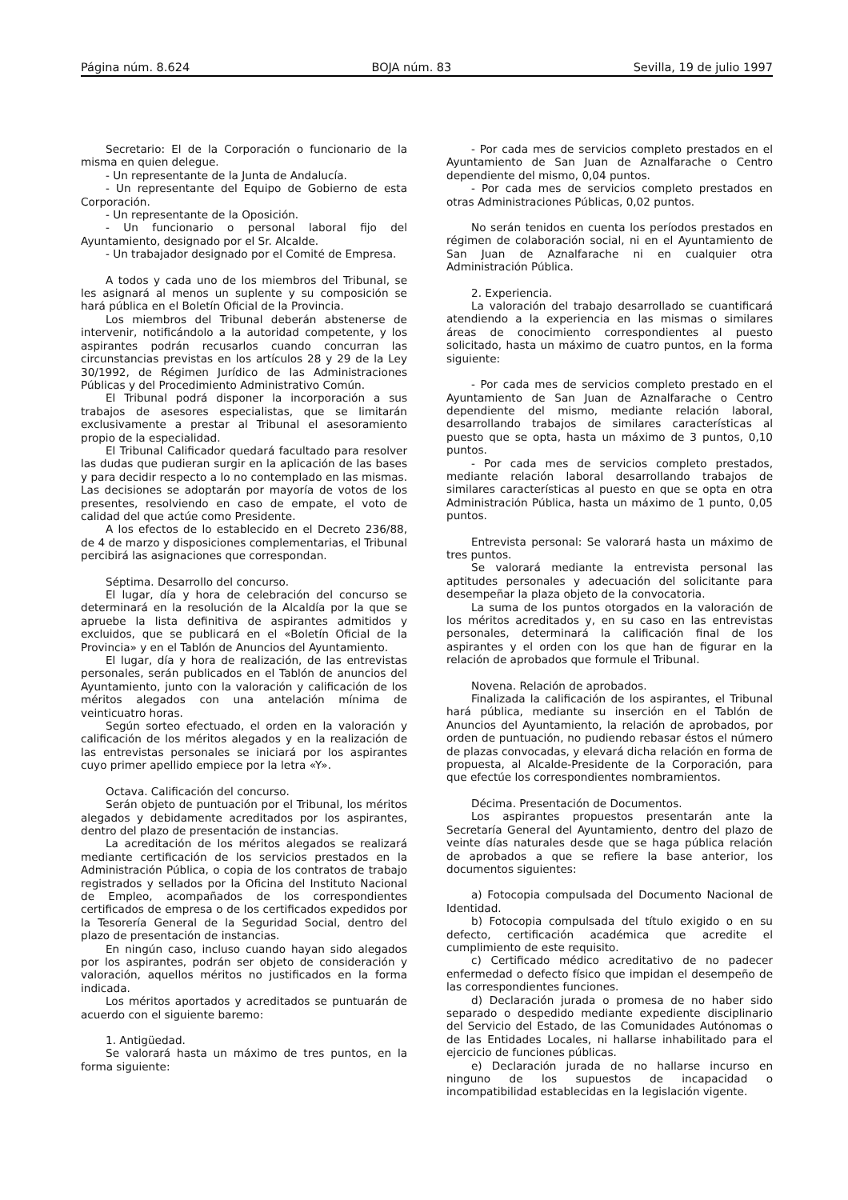Página núm. 8.624 BOJA núm. 83 Sevilla, 19 de julio 1997
Secretario: El de la Corporación o funcionario de la misma en quien delegue.
- Un representante de la Junta de Andalucía.
- Un representante del Equipo de Gobierno de esta Corporación.
- Un representante de la Oposición.
- Un funcionario o personal laboral fijo del Ayuntamiento, designado por el Sr. Alcalde.
- Un trabajador designado por el Comité de Empresa.
A todos y cada uno de los miembros del Tribunal, se les asignará al menos un suplente y su composición se hará pública en el Boletín Oficial de la Provincia.
Los miembros del Tribunal deberán abstenerse de intervenir, notificándolo a la autoridad competente, y los aspirantes podrán recusarlos cuando concurran las circunstancias previstas en los artículos 28 y 29 de la Ley 30/1992, de Régimen Jurídico de las Administraciones Públicas y del Procedimiento Administrativo Común.
El Tribunal podrá disponer la incorporación a sus trabajos de asesores especialistas, que se limitarán exclusivamente a prestar al Tribunal el asesoramiento propio de la especialidad.
El Tribunal Calificador quedará facultado para resolver las dudas que pudieran surgir en la aplicación de las bases y para decidir respecto a lo no contemplado en las mismas. Las decisiones se adoptarán por mayoría de votos de los presentes, resolviendo en caso de empate, el voto de calidad del que actúe como Presidente.
A los efectos de lo establecido en el Decreto 236/88, de 4 de marzo y disposiciones complementarias, el Tribunal percibirá las asignaciones que correspondan.
Séptima. Desarrollo del concurso.
El lugar, día y hora de celebración del concurso se determinará en la resolución de la Alcaldía por la que se apruebe la lista definitiva de aspirantes admitidos y excluidos, que se publicará en el «Boletín Oficial de la Provincia» y en el Tablón de Anuncios del Ayuntamiento.
El lugar, día y hora de realización, de las entrevistas personales, serán publicados en el Tablón de anuncios del Ayuntamiento, junto con la valoración y calificación de los méritos alegados con una antelación mínima de veinticuatro horas.
Según sorteo efectuado, el orden en la valoración y calificación de los méritos alegados y en la realización de las entrevistas personales se iniciará por los aspirantes cuyo primer apellido empiece por la letra «Y».
Octava. Calificación del concurso.
Serán objeto de puntuación por el Tribunal, los méritos alegados y debidamente acreditados por los aspirantes, dentro del plazo de presentación de instancias.
La acreditación de los méritos alegados se realizará mediante certificación de los servicios prestados en la Administración Pública, o copia de los contratos de trabajo registrados y sellados por la Oficina del Instituto Nacional de Empleo, acompañados de los correspondientes certificados de empresa o de los certificados expedidos por la Tesorería General de la Seguridad Social, dentro del plazo de presentación de instancias.
En ningún caso, incluso cuando hayan sido alegados por los aspirantes, podrán ser objeto de consideración y valoración, aquellos méritos no justificados en la forma indicada.
Los méritos aportados y acreditados se puntuarán de acuerdo con el siguiente baremo:
1. Antigüedad.
Se valorará hasta un máximo de tres puntos, en la forma siguiente:
- Por cada mes de servicios completo prestados en el Ayuntamiento de San Juan de Aznalfarache o Centro dependiente del mismo, 0,04 puntos.
- Por cada mes de servicios completo prestados en otras Administraciones Públicas, 0,02 puntos.
No serán tenidos en cuenta los períodos prestados en régimen de colaboración social, ni en el Ayuntamiento de San Juan de Aznalfarache ni en cualquier otra Administración Pública.
2. Experiencia.
La valoración del trabajo desarrollado se cuantificará atendiendo a la experiencia en las mismas o similares áreas de conocimiento correspondientes al puesto solicitado, hasta un máximo de cuatro puntos, en la forma siguiente:
- Por cada mes de servicios completo prestado en el Ayuntamiento de San Juan de Aznalfarache o Centro dependiente del mismo, mediante relación laboral, desarrollando trabajos de similares características al puesto que se opta, hasta un máximo de 3 puntos, 0,10 puntos.
- Por cada mes de servicios completo prestados, mediante relación laboral desarrollando trabajos de similares características al puesto en que se opta en otra Administración Pública, hasta un máximo de 1 punto, 0,05 puntos.
Entrevista personal: Se valorará hasta un máximo de tres puntos.
Se valorará mediante la entrevista personal las aptitudes personales y adecuación del solicitante para desempeñar la plaza objeto de la convocatoria.
La suma de los puntos otorgados en la valoración de los méritos acreditados y, en su caso en las entrevistas personales, determinará la calificación final de los aspirantes y el orden con los que han de figurar en la relación de aprobados que formule el Tribunal.
Novena. Relación de aprobados.
Finalizada la calificación de los aspirantes, el Tribunal hará pública, mediante su inserción en el Tablón de Anuncios del Ayuntamiento, la relación de aprobados, por orden de puntuación, no pudiendo rebasar éstos el número de plazas convocadas, y elevará dicha relación en forma de propuesta, al Alcalde-Presidente de la Corporación, para que efectúe los correspondientes nombramientos.
Décima. Presentación de Documentos.
Los aspirantes propuestos presentarán ante la Secretaría General del Ayuntamiento, dentro del plazo de veinte días naturales desde que se haga pública relación de aprobados a que se refiere la base anterior, los documentos siguientes:
a) Fotocopia compulsada del Documento Nacional de Identidad.
b) Fotocopia compulsada del título exigido o en su defecto, certificación académica que acredite el cumplimiento de este requisito.
c) Certificado médico acreditativo de no padecer enfermedad o defecto físico que impidan el desempeño de las correspondientes funciones.
d) Declaración jurada o promesa de no haber sido separado o despedido mediante expediente disciplinario del Servicio del Estado, de las Comunidades Autónomas o de las Entidades Locales, ni hallarse inhabilitado para el ejercicio de funciones públicas.
e) Declaración jurada de no hallarse incurso en ninguno de los supuestos de incapacidad o incompatibilidad establecidas en la legislación vigente.